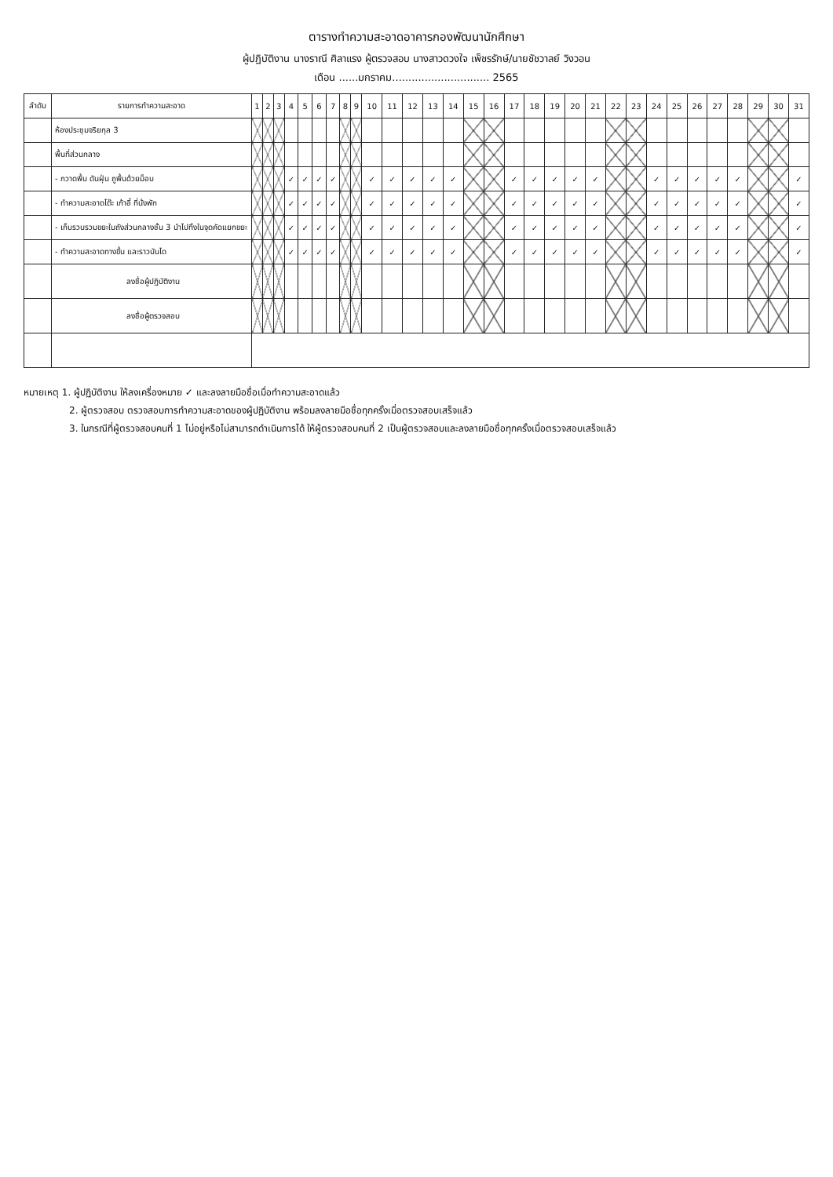ตารางทำความสะอาดอาคารกองพัฒนานักศึกษา
ผู้ปฏิบัติงาน นางราณี ศิลาแรง ผู้ตรวจสอบ นางสาวดวงใจ เพ็ชรรักษ์/นายชัชวาลย์ วิงวอน
เดือน ......มกราคม.............................. 2565
| ลำดับ | รายการทำความสะอาด | 1 | 2 | 3 | 4 | 5 | 6 | 7 | 8 | 9 | 10 | 11 | 12 | 13 | 14 | 15 | 16 | 17 | 18 | 19 | 20 | 21 | 22 | 23 | 24 | 25 | 26 | 27 | 28 | 29 | 30 | 31 |
| --- | --- | --- | --- | --- | --- | --- | --- | --- | --- | --- | --- | --- | --- | --- | --- | --- | --- | --- | --- | --- | --- | --- | --- | --- | --- | --- | --- | --- | --- | --- | --- | --- |
| | ห้องประชุมจริยกุล 3 | | | | | | | | | | | | | | | | | | | | | | | | | | | | | | | |
| | พื้นที่ส่วนกลาง | | | | | | | | | | | | | | | | | | | | | | | | | | | | | | | |
| | - กวาดพื้น ดันฝุ่น ถูพื้นด้วยม็อบ | | | | ✓ | ✓ | ✓ | ✓ | | | ✓ | ✓ | ✓ | ✓ | ✓ | | | ✓ | ✓ | ✓ | ✓ | ✓ | | | ✓ | ✓ | ✓ | ✓ | ✓ | | | ✓ |
| | - ทำความสะอาดโต๊ะ เก้าอี้ ที่นั่งพัก | | | | ✓ | ✓ | ✓ | ✓ | | | ✓ | ✓ | ✓ | ✓ | ✓ | | | ✓ | ✓ | ✓ | ✓ | ✓ | | | ✓ | ✓ | ✓ | ✓ | ✓ | | | ✓ |
| | - เก็บรวบรวมขยะในถังส่วนกลางชั้น 3 นำไปทิ้งในจุดคัดแยกขยะ | | | | ✓ | ✓ | ✓ | ✓ | | | ✓ | ✓ | ✓ | ✓ | ✓ | | | ✓ | ✓ | ✓ | ✓ | ✓ | | | ✓ | ✓ | ✓ | ✓ | ✓ | | | ✓ |
| | - ทำความสะอาดทางขึ้น และราวบันได | | | | ✓ | ✓ | ✓ | ✓ | | | ✓ | ✓ | ✓ | ✓ | ✓ | | | ✓ | ✓ | ✓ | ✓ | ✓ | | | ✓ | ✓ | ✓ | ✓ | ✓ | | | ✓ |
| | ลงชื่อผู้ปฏิบัติงาน | | | | | | | | | | | | | | | | | | | | | | | | | | | | | | | |
| | ลงชื่อผู้ตรวจสอบ | | | | | | | | | | | | | | | | | | | | | | | | | | | | | | | |
หมายเหตุ 1. ผู้ปฏิบัติงาน ให้ลงเครื่องหมาย ✓ และลงลายมือชื่อเมื่อทำความสะอาดแล้ว
2. ผู้ตรวจสอบ ตรวจสอบการทำความสะอาดของผู้ปฏิบัติงาน พร้อมลงลายมือชื่อทุกครั้งเมื่อตรวจสอบเสร็จแล้ว
3. ในกรณีที่ผู้ตรวจสอบคนที่ 1 ไม่อยู่หรือไม่สามารถดำเนินการได้ ให้ผู้ตรวจสอบคนที่ 2 เป็นผู้ตรวจสอบและลงลายมือชื่อทุกครั้งเมื่อตรวจสอบเสร็จแล้ว